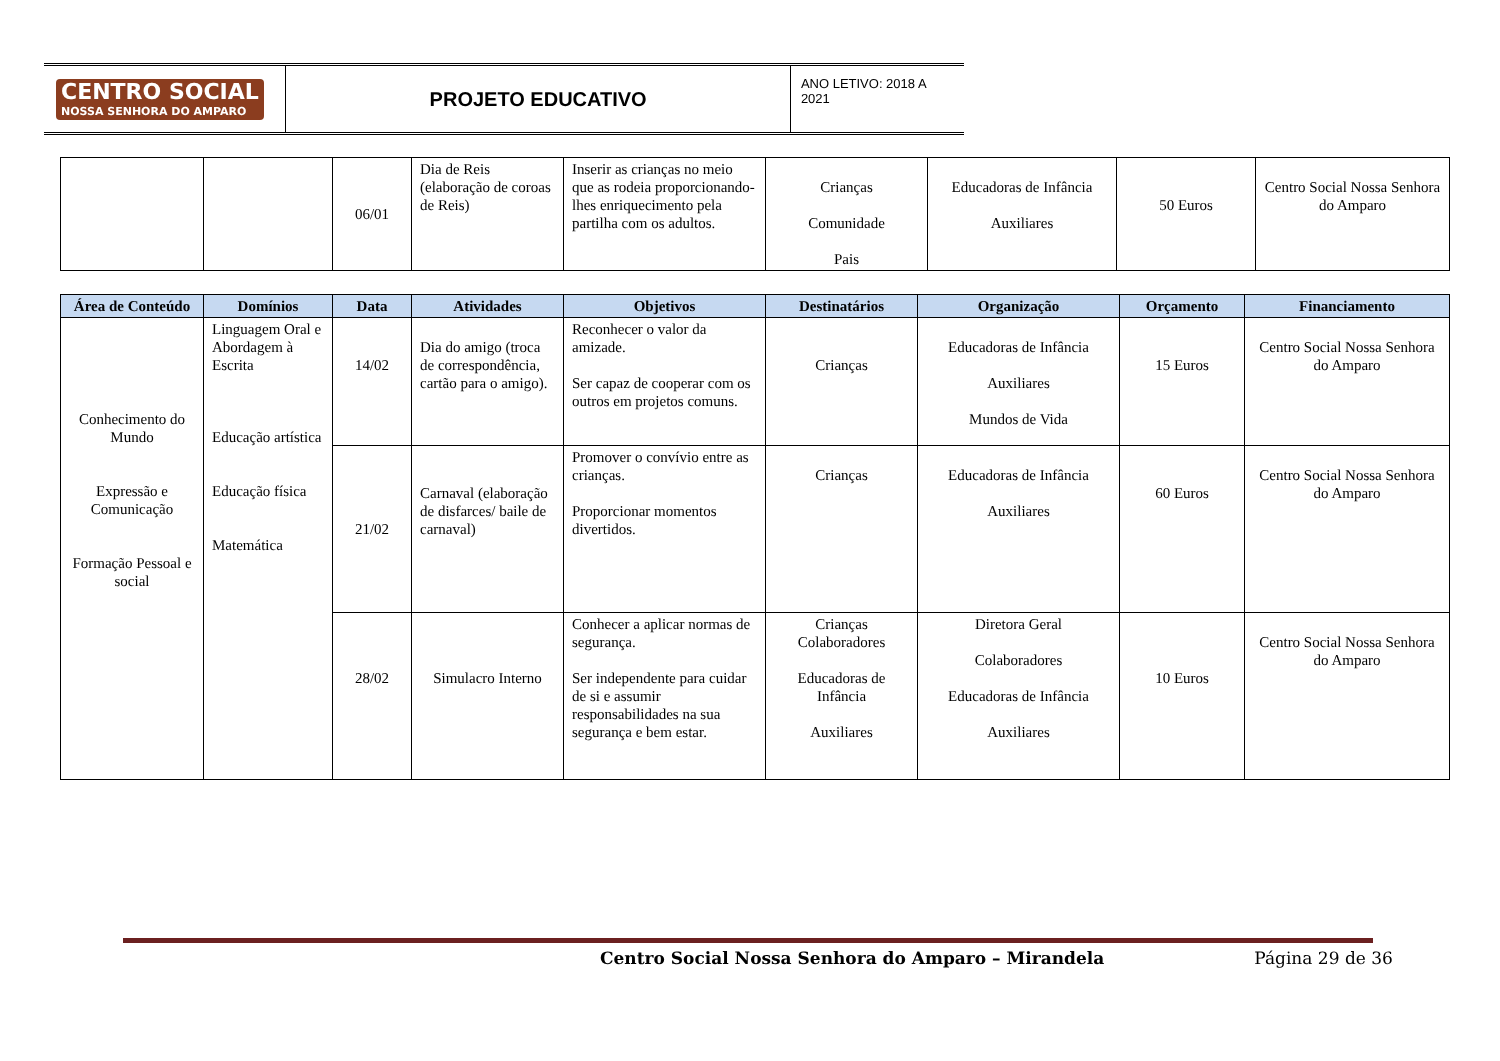CENTRO SOCIAL
NOSSA SENHORA DO AMPARO
PROJETO EDUCATIVO
ANO LETIVO: 2018 A 2021
| | | 06/01 | Dia de Reis (elaboração de coroas de Reis) | Inserir as crianças no meio que as rodeia proporcionando-lhes enriquecimento pela partilha com os adultos. | Crianças Comunidade Pais | Educadoras de Infância Auxiliares | 50 Euros | Centro Social Nossa Senhora do Amparo |
| Área de Conteúdo | Domínios | Data | Atividades | Objetivos | Destinatários | Organização | Orçamento | Financiamento |
| --- | --- | --- | --- | --- | --- | --- | --- | --- |
| Conhecimento do Mundo Expressão e Comunicação Formação Pessoal e social | Linguagem Oral e Abordagem à Escrita Educação artística Educação física Matemática | 14/02 | Dia do amigo (troca de correspondência, cartão para o amigo). | Reconhecer o valor da amizade. Ser capaz de cooperar com os outros em projetos comuns. | Crianças | Educadoras de Infância Auxiliares Mundos de Vida | 15 Euros | Centro Social Nossa Senhora do Amparo |
| | | 21/02 | Carnaval (elaboração de disfarces/ baile de carnaval) | Promover o convívio entre as crianças. Proporcionar momentos divertidos. | Crianças | Educadoras de Infância Auxiliares | 60 Euros | Centro Social Nossa Senhora do Amparo |
| | | 28/02 | Simulacro Interno | Conhecer a aplicar normas de segurança. Ser independente para cuidar de si e assumir responsabilidades na sua segurança e bem estar. | Crianças Colaboradores Educadoras de Infância Auxiliares | Diretora Geral Colaboradores Educadoras de Infância Auxiliares | 10 Euros | Centro Social Nossa Senhora do Amparo |
Centro Social Nossa Senhora do Amparo – Mirandela Página 29 de 36